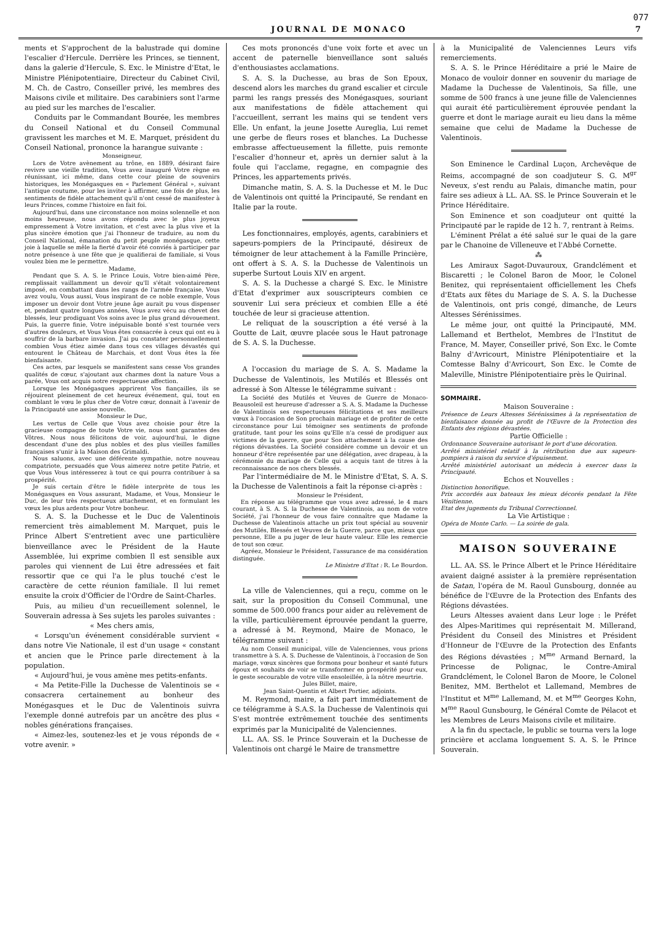077
JOURNAL DE MONACO 7
ments et S'approchent de la balustrade qui domine l'escalier d'Hercule. Derrière les Princes, se tiennent, dans la galerie d'Hercule, S. Exc. le Ministre d'Etat, le Ministre Plénipotentiaire, Directeur du Cabinet Civil, M. Ch. de Castro, Conseiller privé, les membres des Maisons civile et militaire. Des carabiniers sont l'arme au pied sur les marches de l'escalier.
Conduits par le Commandant Bourée, les membres du Conseil National et du Conseil Communal gravissent les marches et M. E. Marquet, président du Conseil National, prononce la harangue suivante :
Monseigneur,
Lors de Votre avènement au trône, en 1889, désirant faire revivre une vieille tradition, Vous avez inauguré Votre règne en réunissant, ici même, dans cette cour pleine de souvenirs historiques, les Monégasques en « Parlement Général », suivant l'antique coutume, pour les inviter à affirmer, une fois de plus, les sentiments de fidèle attachement qu'il n'ont cessé de manifester à leurs Princes, comme l'histoire en fait foi.
Aujourd'hui, dans une circonstance non moins solennelle et non moins heureuse, nous avons répondu avec le plus joyeux empressement à Votre invitation, et c'est avec la plus vive et la plus sincère émotion que j'ai l'honneur de traduire, au nom du Conseil National, émanation du petit peuple monégasque, cette joie à laquelle se mêle la fierté d'avoir été conviés à participer par notre présence à une fête que je qualifierai de familiale, si Vous voulez bien me le permettre.
Madame,
Pendant que S. A. S. le Prince Louis, Votre bien-aimé Père, remplissait vaillamment un devoir qu'Il s'était volontairement imposé, en combattant dans les rangs de l'armée française, Vous avez voulu, Vous aussi, Vous inspirant de ce noble exemple, Vous imposer un devoir dont Votre jeune âge aurait pu vous dispenser et, pendant quatre longues années, Vous avez vécu au chevet des blessés, leur prodiguant Vos soins avec le plus grand dévouement. Puis, la guerre finie, Votre inépuisable bonté s'est tournée vers d'autres douleurs, et Vous Vous êtes consacrée à ceux qui ont eu à souffrir de la barbare invasion. J'ai pu constater personnellement combien Vous étiez aimée dans tous ces villages dévastés qui entourent le Château de Marchais, et dont Vous êtes la fée bienfaisante.
Ces actes, par lesquels se manifestent sans cesse Vos grandes qualités de cœur, s'ajoutant aux charmes dont la nature Vous a parée, Vous ont acquis notre respectueuse affection.
Lorsque les Monégasques apprirent Vos fiançailles, ils se réjouirent pleinement de cet heureux événement, qui, tout en comblant le vœu le plus cher de Votre cœur, donnait à l'avenir de la Principauté une assise nouvelle.
Monsieur le Duc,
Les vertus de Celle que Vous avez choisie pour être la gracieuse compagne de toute Votre vie, nous sont garantes des Vôtres. Nous nous félicitons de voir, aujourd'hui, le digne descendant d'une des plus nobles et des plus vieilles familles françaises s'unir à la Maison des Grimaldi.
Nous saluons, avec une déférente sympathie, notre nouveau compatriote, persuadés que Vous aimerez notre petite Patrie, et que Vous Vous intéresserez à tout ce qui pourra contribuer à sa prospérité.
Je suis certain d'être le fidèle interprète de tous les Monégasques en Vous assurant, Madame, et Vous, Monsieur le Duc, de leur très respectueux attachement, et en formulant les vœux les plus ardents pour Votre bonheur.
S. A. S. la Duchesse et le Duc de Valentinois remercient très aimablement M. Marquet, puis le Prince Albert S'entretient avec une particulière bienveillance avec le Président de la Haute Assemblée, lui exprime combien Il est sensible aux paroles qui viennent de Lui être adressées et fait ressortir que ce qui l'a le plus touché c'est le caractère de cette réunion familiale. Il lui remet ensuite la croix d'Officier de l'Ordre de Saint-Charles.
Puis, au milieu d'un recueillement solennel, le Souverain adressa à Ses sujets les paroles suivantes :
« Mes chers amis,
« Lorsqu'un événement considérable survient « dans notre Vie Nationale, il est d'un usage « constant et ancien que le Prince parle directement à la population.
« Aujourd'hui, je vous amène mes petits-enfants.
« Ma Petite-Fille la Duchesse de Valentinois se « consacrera certainement au bonheur des Monégasques et le Duc de Valentinois suivra l'exemple donné autrefois par un ancêtre des plus « nobles générations françaises.
« Aimez-les, soutenez-les et je vous réponds de « votre avenir. »
Ces mots prononcés d'une voix forte et avec un accent de paternelle bienveillance sont salués d'enthousiastes acclamations.
S. A. S. la Duchesse, au bras de Son Epoux, descend alors les marches du grand escalier et circule parmi les rangs pressés des Monégasques, souriant aux manifestations de fidèle attachement qui l'accueillent, serrant les mains qui se tendent vers Elle. Un enfant, la jeune Josette Aureglia, Lui remet une gerbe de fleurs roses et blanches. La Duchesse embrasse affectueusement la fillette, puis remonte l'escalier d'honneur et, après un dernier salut à la foule qui l'acclame, regagne, en compagnie des Princes, les appartements privés.
Dimanche matin, S. A. S. la Duchesse et M. le Duc de Valentinois ont quitté la Principauté, Se rendant en Italie par la route.
Les fonctionnaires, employés, agents, carabiniers et sapeurs-pompiers de la Principauté, désireux de témoigner de leur attachement à la Famille Princière, ont offert à S. A. S. la Duchesse de Valentinois un superbe Surtout Louis XIV en argent.
S. A. S. la Duchesse a chargé S. Exc. le Ministre d'Etat d'exprimer aux souscripteurs combien ce souvenir Lui sera précieux et combien Elle a été touchée de leur si gracieuse attention.
Le reliquat de la souscription a été versé à la Goutte de Lait, œuvre placée sous le Haut patronage de S. A. S. la Duchesse.
A l'occasion du mariage de S. A. S. Madame la Duchesse de Valentinois, les Mutilés et Blessés ont adressé à Son Altesse le télégramme suivant :
La Société des Mutilés et Veuves de Guerre de Monaco-Beausoleil est heureuse d'adresser a S. A. S. Madame la Duchesse de Valentinois ses respectueuses félicitations et ses meilleurs vœux à l'occasion de Son prochain mariage et de profiter de cette circonstance pour Lui témoigner ses sentiments de profonde gratitude, tant pour les soins qu'Elle n'a cessé de prodiguer aux victimes de la guerre, que pour Son attachement à la cause des régions dévastées. La Société considère comme un devoir et un honneur d'être représentée par une délégation, avec drapeau, à la cérémonie du mariage de Celle qui a acquis tant de titres à la reconnaissance de nos chers blessés.
Par l'intermédiaire de M. le Ministre d'Etat, S. A. S. la Duchesse de Valentinois a fait la réponse ci-après :
Monsieur le Président,
En réponse au télégramme que vous avez adressé, le 4 mars courant, à S. A. S. la Duchesse de Valentinois, au nom de votre Société, j'ai l'honneur de vous faire connaître que Madame la Duchesse de Valentinois attache un prix tout spécial au souvenir des Mutilés, Blessés et Veuves de la Guerre, parce que, mieux que personne, Elle a pu juger de leur haute valeur. Elle les remercie de tout son cœur.
Agréez, Monsieur le Président, l'assurance de ma considération distinguée.
Le Ministre d'Etat : R. Le Bourdon.
La ville de Valenciennes, qui a reçu, comme on le sait, sur la proposition du Conseil Communal, une somme de 500.000 francs pour aider au relèvement de la ville, particulièrement éprouvée pendant la guerre, a adressé à M. Reymond, Maire de Monaco, le télégramme suivant :
Au nom Conseil municipal, ville de Valenciennes, vous prions transmettre à S. A. S. Duchesse de Valentinois, à l'occasion de Son mariage, vœux sincères que formons pour bonheur et santé futurs époux et souhaits de voir se transformer en prospérité pour eux, le geste secourable de votre ville ensoleillée, à la nôtre meurtrie.
Jules Billet, maire,
Jean Saint-Quentin et Albert Portier, adjoints.
M. Reymond, maire, a fait part immédiatement de ce télégramme à S.A.S. la Duchesse de Valentinois qui S'est montrée extrêmement touchée des sentiments exprimés par la Municipalité de Valenciennes.
LL. AA. SS. le Prince Souverain et la Duchesse de Valentinois ont chargé le Maire de transmettre
à la Municipalité de Valenciennes Leurs vifs remerciements.
S. A. S. le Prince Héréditaire a prié le Maire de Monaco de vouloir donner en souvenir du mariage de Madame la Duchesse de Valentinois, Sa fille, une somme de 500 francs à une jeune fille de Valenciennes qui aurait été particulièrement éprouvée pendant la guerre et dont le mariage aurait eu lieu dans la même semaine que celui de Madame la Duchesse de Valentinois.
Son Eminence le Cardinal Luçon, Archevêque de Reims, accompagné de son coadjuteur S. G. M<sup>gr</sup> Neveux, s'est rendu au Palais, dimanche matin, pour faire ses adieux à LL. AA. SS. le Prince Souverain et le Prince Héréditaire.
Son Eminence et son coadjuteur ont quitté la Principauté par le rapide de 12 h. 7, rentrant à Reims.
L'éminent Prélat a été salué sur le quai de la gare par le Chanoine de Villeneuve et l'Abbé Cornette.
⁂
Les Amiraux Sagot-Duvauroux, Grandclément et Biscaretti ; le Colonel Baron de Moor, le Colonel Benitez, qui représentaient officiellement les Chefs d'Etats aux fêtes du Mariage de S. A. S. la Duchesse de Valentinois, ont pris congé, dimanche, de Leurs Altesses Sérénissimes.
Le même jour, ont quitté la Principauté, MM. Lallemand et Berthelot, Membres de l'Institut de France, M. Mayer, Conseiller privé, Son Exc. le Comte Balny d'Avricourt, Ministre Plénipotentiaire et la Comtesse Balny d'Avricourt, Son Exc. le Comte de Maleville, Ministre Plénipotentiaire près le Quirinal.
SOMMAIRE.
Maison Souveraine :
Présence de Leurs Altesses Sérénissimes à la représentation de bienfaisance donnée au profit de l'Œuvre de la Protection des Enfants des régions dévastées.
Partie Officielle :
Ordonnance Souveraine autorisant le port d'une décoration.
Arrêté ministériel relatif à la rétribution due aux sapeurs-pompiers à raison du service d'épuisement.
Arrêté ministériel autorisant un médecin à exercer dans la Principauté.
Echos et Nouvelles :
Distinction honorifique.
Prix accordés aux bateaux les mieux décorés pendant la Fête Vénitienne.
Etat des jugements du Tribunal Correctionnel.
La Vie Artistique :
Opéra de Monte Carlo. — La soirée de gala.
MAISON SOUVERAINE
LL. AA. SS. le Prince Albert et le Prince Héréditaire avaient daigné assister à la première représentation de Satan, l'opéra de M. Raoul Gunsbourg, donnée au bénéfice de l'Œuvre de la Protection des Enfants des Régions dévastées.
Leurs Altesses avaient dans Leur loge : le Préfet des Alpes-Maritimes qui représentait M. Millerand, Président du Conseil des Ministres et Président d'Honneur de l'Œuvre de la Protection des Enfants des Régions dévastées ; M<sup>me</sup> Armand Bernard, la Princesse de Polignac, le Contre-Amiral Grandclément, le Colonel Baron de Moore, le Colonel Benitez, MM. Berthelot et Lallemand, Membres de l'Institut et M<sup>me</sup> Lallemand, M. et M<sup>me</sup> Georges Kohn, M<sup>me</sup> Raoul Gunsbourg, le Général Comte de Pélacot et les Membres de Leurs Maisons civile et militaire.
A la fin du spectacle, le public se tourna vers la loge princière et acclama longuement S. A. S. le Prince Souverain.